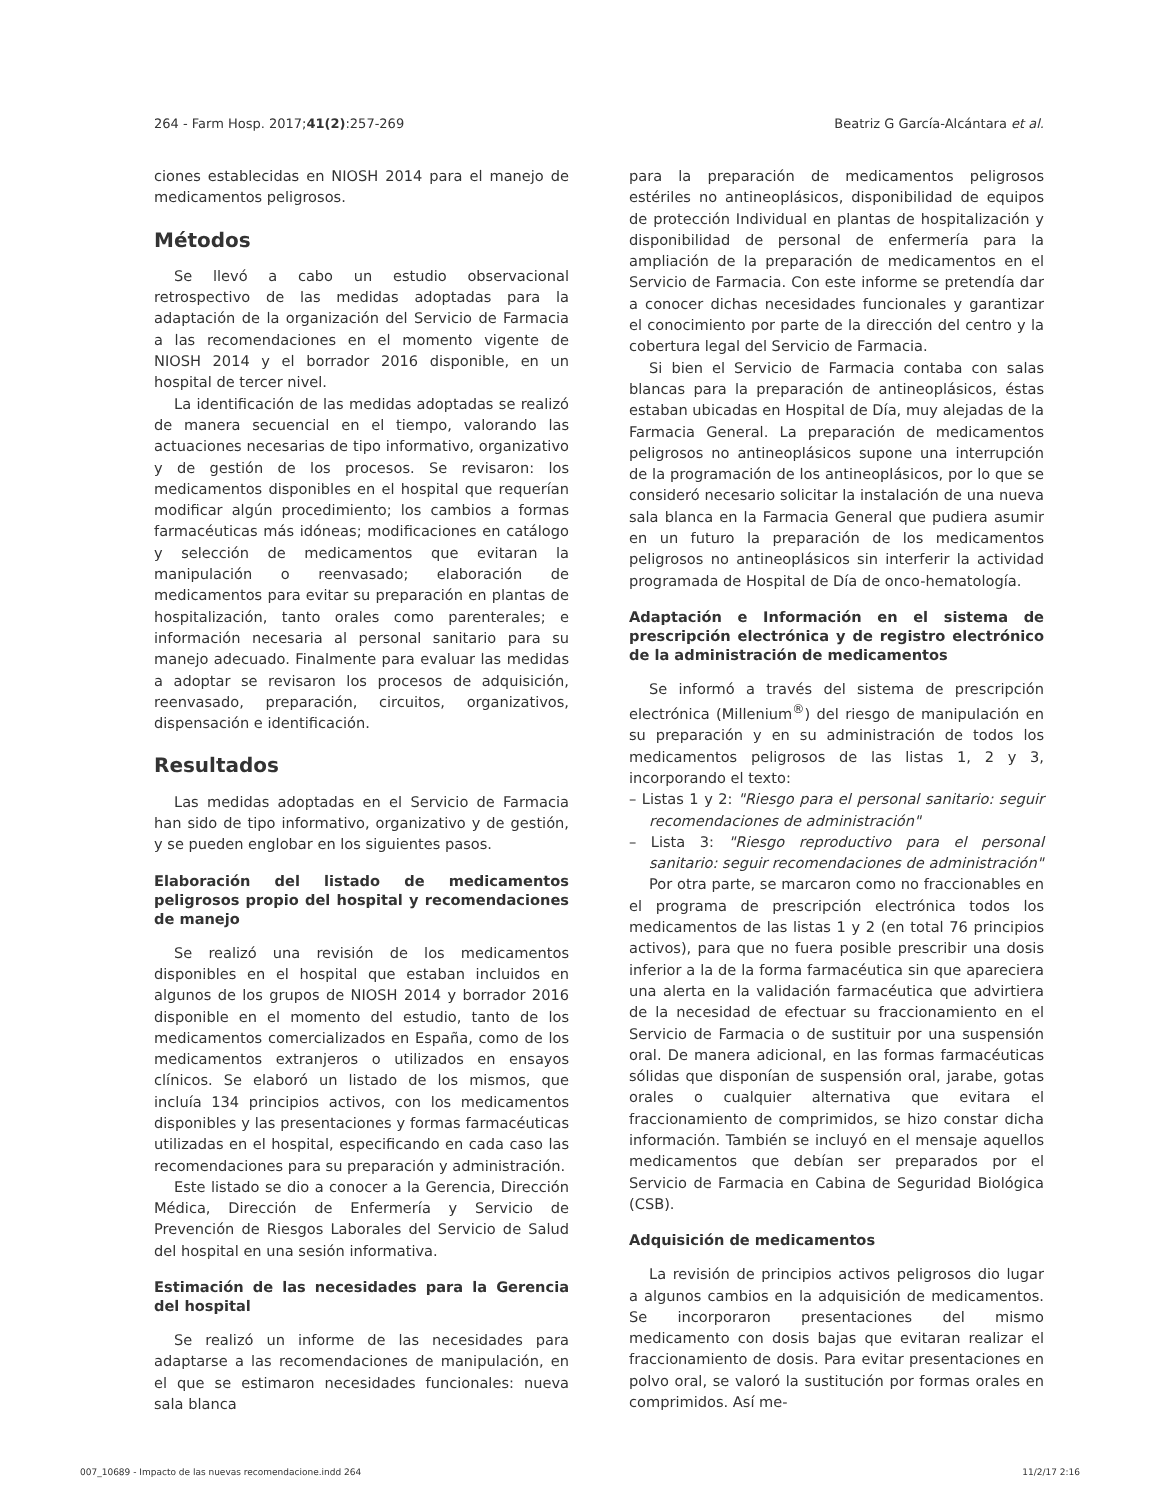264 - Farm Hosp. 2017;41(2):257-269 Beatriz G García-Alcántara et al.
ciones establecidas en NIOSH 2014 para el manejo de medicamentos peligrosos.
Métodos
Se llevó a cabo un estudio observacional retrospectivo de las medidas adoptadas para la adaptación de la organización del Servicio de Farmacia a las recomendaciones en el momento vigente de NIOSH 2014 y el borrador 2016 disponible, en un hospital de tercer nivel.
La identificación de las medidas adoptadas se realizó de manera secuencial en el tiempo, valorando las actuaciones necesarias de tipo informativo, organizativo y de gestión de los procesos. Se revisaron: los medicamentos disponibles en el hospital que requerían modificar algún procedimiento; los cambios a formas farmacéuticas más idóneas; modificaciones en catálogo y selección de medicamentos que evitaran la manipulación o reenvasado; elaboración de medicamentos para evitar su preparación en plantas de hospitalización, tanto orales como parenterales; e información necesaria al personal sanitario para su manejo adecuado. Finalmente para evaluar las medidas a adoptar se revisaron los procesos de adquisición, reenvasado, preparación, circuitos, organizativos, dispensación e identificación.
Resultados
Las medidas adoptadas en el Servicio de Farmacia han sido de tipo informativo, organizativo y de gestión, y se pueden englobar en los siguientes pasos.
Elaboración del listado de medicamentos peligrosos propio del hospital y recomendaciones de manejo
Se realizó una revisión de los medicamentos disponibles en el hospital que estaban incluidos en algunos de los grupos de NIOSH 2014 y borrador 2016 disponible en el momento del estudio, tanto de los medicamentos comercializados en España, como de los medicamentos extranjeros o utilizados en ensayos clínicos. Se elaboró un listado de los mismos, que incluía 134 principios activos, con los medicamentos disponibles y las presentaciones y formas farmacéuticas utilizadas en el hospital, especificando en cada caso las recomendaciones para su preparación y administración.
Este listado se dio a conocer a la Gerencia, Dirección Médica, Dirección de Enfermería y Servicio de Prevención de Riesgos Laborales del Servicio de Salud del hospital en una sesión informativa.
Estimación de las necesidades para la Gerencia del hospital
Se realizó un informe de las necesidades para adaptarse a las recomendaciones de manipulación, en el que se estimaron necesidades funcionales: nueva sala blanca
para la preparación de medicamentos peligrosos estériles no antineoplásicos, disponibilidad de equipos de protección Individual en plantas de hospitalización y disponibilidad de personal de enfermería para la ampliación de la preparación de medicamentos en el Servicio de Farmacia. Con este informe se pretendía dar a conocer dichas necesidades funcionales y garantizar el conocimiento por parte de la dirección del centro y la cobertura legal del Servicio de Farmacia.
Si bien el Servicio de Farmacia contaba con salas blancas para la preparación de antineoplásicos, éstas estaban ubicadas en Hospital de Día, muy alejadas de la Farmacia General. La preparación de medicamentos peligrosos no antineoplásicos supone una interrupción de la programación de los antineoplásicos, por lo que se consideró necesario solicitar la instalación de una nueva sala blanca en la Farmacia General que pudiera asumir en un futuro la preparación de los medicamentos peligrosos no antineoplásicos sin interferir la actividad programada de Hospital de Día de onco-hematología.
Adaptación e Información en el sistema de prescripción electrónica y de registro electrónico de la administración de medicamentos
Se informó a través del sistema de prescripción electrónica (Millenium<sup>®</sup>) del riesgo de manipulación en su preparación y en su administración de todos los medicamentos peligrosos de las listas 1, 2 y 3, incorporando el texto:
– Listas 1 y 2: "Riesgo para el personal sanitario: seguir recomendaciones de administración"
– Lista 3: "Riesgo reproductivo para el personal sanitario: seguir recomendaciones de administración"
Por otra parte, se marcaron como no fraccionables en el programa de prescripción electrónica todos los medicamentos de las listas 1 y 2 (en total 76 principios activos), para que no fuera posible prescribir una dosis inferior a la de la forma farmacéutica sin que apareciera una alerta en la validación farmacéutica que advirtiera de la necesidad de efectuar su fraccionamiento en el Servicio de Farmacia o de sustituir por una suspensión oral. De manera adicional, en las formas farmacéuticas sólidas que disponían de suspensión oral, jarabe, gotas orales o cualquier alternativa que evitara el fraccionamiento de comprimidos, se hizo constar dicha información. También se incluyó en el mensaje aquellos medicamentos que debían ser preparados por el Servicio de Farmacia en Cabina de Seguridad Biológica (CSB).
Adquisición de medicamentos
La revisión de principios activos peligrosos dio lugar a algunos cambios en la adquisición de medicamentos. Se incorporaron presentaciones del mismo medicamento con dosis bajas que evitaran realizar el fraccionamiento de dosis. Para evitar presentaciones en polvo oral, se valoró la sustitución por formas orales en comprimidos. Así me-
007_10689 - Impacto de las nuevas recomendacione.indd 264 11/2/17 2:16